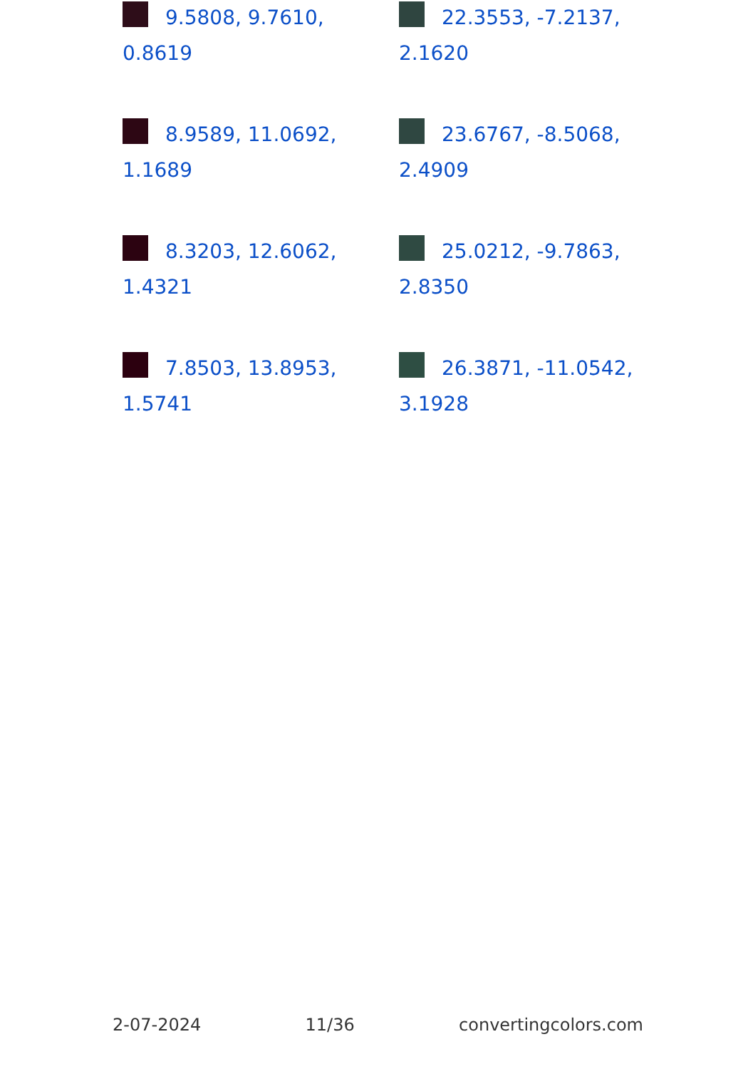9.5808, 9.7610, 0.8619
22.3553, -7.2137, 2.1620
8.9589, 11.0692, 1.1689
23.6767, -8.5068, 2.4909
8.3203, 12.6062, 1.4321
25.0212, -9.7863, 2.8350
7.8503, 13.8953, 1.5741
26.3871, -11.0542, 3.1928
2-07-2024 11/36 convertingcolors.com